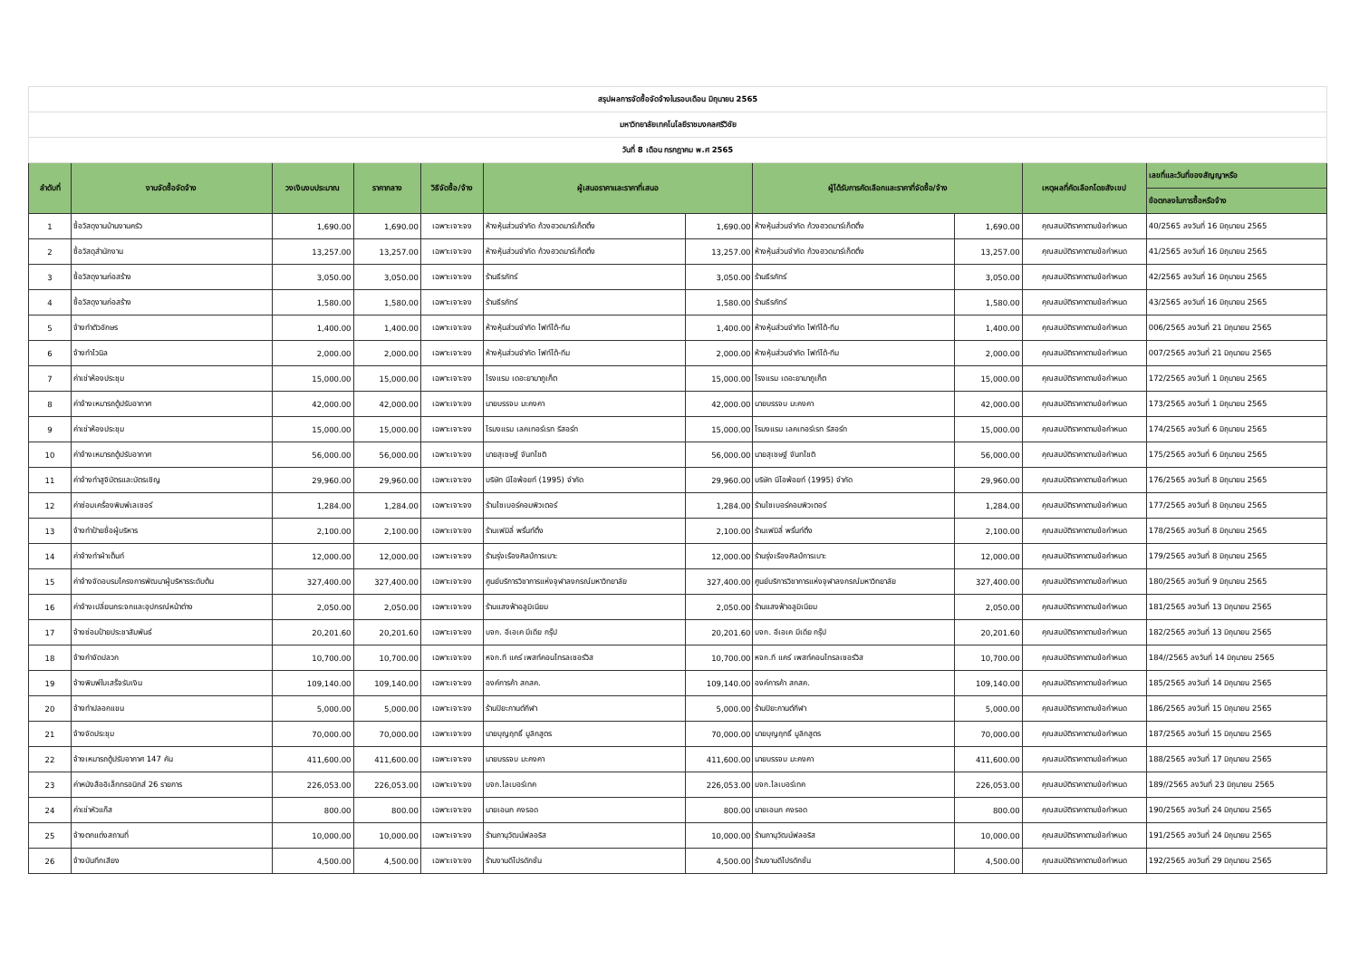| สรุปผลการจัดซื้อจัดจ้างในรอบเดือน มิถุนายน 2565 | | | | | | | | | | |
| มหาวิทยาลัยเทคโนโลยีราชมงคลศรีวิชัย | | | | | | | | | | |
| วันที่ 8 เดือน กรกฎาคม พ.ศ 2565 | | | | | | | | | | |
| ลำดับที่ | งานจัดซื้อจัดจ้าง | วงเงินงบประมาณ | ราคากลาง | วิธีจัดซื้อ/จ้าง | ผู้เสนอราคาและราคาที่เสนอ | | ผู้ได้รับการคัดเลือกและราคาที่จัดซื้อ/จ้าง | | เหตุผลที่คัดเลือกโดยสังเขป | เลขที่และวันที่ของสัญญาหรือ |
| | | | | | | | | | | ข้อตกลงในการซื้อหรือจ้าง |
| 1 | ซื้อวัสดุงานบ้านงานครัว | 1,690.00 | 1,690.00 | เฉพาะเจาะจง | ห้างหุ้นส่วนจำกัด ก้วงฮวดมาร์เก็ตติ้ง | 1,690.00 | ห้างหุ้นส่วนจำกัด ก้วงฮวดมาร์เก็ตติ้ง | 1,690.00 | คุณสมบัติราคาตามข้อกำหนด | 40/2565 ลงวันที่ 16 มิถุนายน 2565 |
| 2 | ซื้อวัสดุสำนักงาน | 13,257.00 | 13,257.00 | เฉพาะเจาะจง | ห้างหุ้นส่วนจำกัด ก้วงฮวดมาร์เก็ตติ้ง | 13,257.00 | ห้างหุ้นส่วนจำกัด ก้วงฮวดมาร์เก็ตติ้ง | 13,257.00 | คุณสมบัติราคาตามข้อกำหนด | 41/2565 ลงวันที่ 16 มิถุนายน 2565 |
| 3 | ซื้อวัสดุงานก่อสร้าง | 3,050.00 | 3,050.00 | เฉพาะเจาะจง | ร้านธีรภัทร์ | 3,050.00 | ร้านธีรภัทร์ | 3,050.00 | คุณสมบัติราคาตามข้อกำหนด | 42/2565 ลงวันที่ 16 มิถุนายน 2565 |
| 4 | ซื้อวัสดุงานก่อสร้าง | 1,580.00 | 1,580.00 | เฉพาะเจาะจง | ร้านธีรภัทร์ | 1,580.00 | ร้านธีรภัทร์ | 1,580.00 | คุณสมบัติราคาตามข้อกำหนด | 43/2565 ลงวันที่ 16 มิถุนายน 2565 |
| 5 | จ้างทำตัวอักษร | 1,400.00 | 1,400.00 | เฉพาะเจาะจง | ห้างหุ้นส่วนจำกัด ไฟท์โต้-ทีม | 1,400.00 | ห้างหุ้นส่วนจำกัด ไฟท์โต้-ทีม | 1,400.00 | คุณสมบัติราคาตามข้อกำหนด | 006/2565 ลงวันที่ 21 มิถุนายน 2565 |
| 6 | จ้างทำไวนิล | 2,000.00 | 2,000.00 | เฉพาะเจาะจง | ห้างหุ้นส่วนจำกัด ไฟท์โต้-ทีม | 2,000.00 | ห้างหุ้นส่วนจำกัด ไฟท์โต้-ทีม | 2,000.00 | คุณสมบัติราคาตามข้อกำหนด | 007/2565 ลงวันที่ 21 มิถุนายน 2565 |
| 7 | ค่าเช่าห้องประชุม | 15,000.00 | 15,000.00 | เฉพาะเจาะจง | โรงแรม เดอะยามาภูเก็ต | 15,000.00 | โรงแรม เดอะยามาภูเก็ต | 15,000.00 | คุณสมบัติราคาตามข้อกำหนด | 172/2565 ลงวันที่ 1 มิถุนายน 2565 |
| 8 | ค่าจ้างเหมารถตู้ปรับอากาศ | 42,000.00 | 42,000.00 | เฉพาะเจาะจง | นายบรรจบ มะคงคา | 42,000.00 | นายบรรจบ มะคงคา | 42,000.00 | คุณสมบัติราคาตามข้อกำหนด | 173/2565 ลงวันที่ 1 มิถุนายน 2565 |
| 9 | ค่าเช่าห้องประชุม | 15,000.00 | 15,000.00 | เฉพาะเจาะจง | โรมงแรม เลคเทอร์เรท รีสอร์ท | 15,000.00 | โรมงแรม เลคเทอร์เรท รีสอร์ท | 15,000.00 | คุณสมบัติราคาตามข้อกำหนด | 174/2565 ลงวันที่ 6 มิถุนายน 2565 |
| 10 | ค่าจ้างเหมารถตู้ปรับอากาศ | 56,000.00 | 56,000.00 | เฉพาะเจาะจง | นายสุเชษฐ์ จันทโชติ | 56,000.00 | นายสุเชษฐ์ จันทโชติ | 56,000.00 | คุณสมบัติราคาตามข้อกำหนด | 175/2565 ลงวันที่ 6 มิถุนายน 2565 |
| 11 | ค่าจ้างทำสูจิบัตรและบัตรเชิญ | 29,960.00 | 29,960.00 | เฉพาะเจาะจง | บริษัท นีโอพ้อยท์ (1995) จำกัด | 29,960.00 | บริษัท นีโอพ้อยท์ (1995) จำกัด | 29,960.00 | คุณสมบัติราคาตามข้อกำหนด | 176/2565 ลงวันที่ 8 มิถุนายน 2565 |
| 12 | ค่าซ่อมเครื่องพิมพ์เลเซอร์ | 1,284.00 | 1,284.00 | เฉพาะเจาะจง | ร้านไซเบอร์คอมพิวเตอร์ | 1,284.00 | ร้านไซเบอร์คอมพิวเตอร์ | 1,284.00 | คุณสมบัติราคาตามข้อกำหนด | 177/2565 ลงวันที่ 8 มิถุนายน 2565 |
| 13 | จ้างทำป้ายชื่อผู้บริหาร | 2,100.00 | 2,100.00 | เฉพาะเจาะจง | ร้านเฟมิลี่ พริ้นท์ติ้ง | 2,100.00 | ร้านเฟมิลี่ พริ้นท์ติ้ง | 2,100.00 | คุณสมบัติราคาตามข้อกำหนด | 178/2565 ลงวันที่ 8 มิถุนายน 2565 |
| 14 | ค่าจ้างทำผ้าเต็นท์ | 12,000.00 | 12,000.00 | เฉพาะเจาะจง | ร้านรุ่งเรืองศิลป์การเบาะ | 12,000.00 | ร้านรุ่งเรืองศิลป์การเบาะ | 12,000.00 | คุณสมบัติราคาตามข้อกำหนด | 179/2565 ลงวันที่ 8 มิถุนายน 2565 |
| 15 | ค่าจ้างจัดอบรมโครงการพัฒนาผู้บริหารระดับต้น | 327,400.00 | 327,400.00 | เฉพาะเจาะจง | ศูนย์บริการวิชาการแห่งจุฬาลงกรณ์มหาวิทยาลัย | 327,400.00 | ศูนย์บริการวิชาการแห่งจุฬาลงกรณ์มหาวิทยาลัย | 327,400.00 | คุณสมบัติราคาตามข้อกำหนด | 180/2565 ลงวันที่ 9 มิถุนายน 2565 |
| 16 | ค่าจ้างเปลี่ยนกระจกและอุปกรณ์หน้าต่าง | 2,050.00 | 2,050.00 | เฉพาะเจาะจง | ร้านแสงฟ้าอลูมิเนียม | 2,050.00 | ร้านแสงฟ้าอลูมิเนียม | 2,050.00 | คุณสมบัติราคาตามข้อกำหนด | 181/2565 ลงวันที่ 13 มิถุนายน 2565 |
| 17 | จ้างซ่อมป้ายประชาสัมพันธ์ | 20,201.60 | 20,201.60 | เฉพาะเจาะจง | บจก. อีเอเค มีเดีย กรุ๊ป | 20,201.60 | บจก. อีเอเค มีเดีย กรุ๊ป | 20,201.60 | คุณสมบัติราคาตามข้อกำหนด | 182/2565 ลงวันที่ 13 มิถุนายน 2565 |
| 18 | จ้างกำจัดปลวก | 10,700.00 | 10,700.00 | เฉพาะเจาะจง | หจก.ที แคร์ เพสท์คอนโทรลเซอร์วิส | 10,700.00 | หจก.ที แคร์ เพสท์คอนโทรลเซอร์วิส | 10,700.00 | คุณสมบัติราคาตามข้อกำหนด | 184//2565 ลงวันที่ 14 มิถุนายน 2565 |
| 19 | จ้างพิมพ์ใบเสร็จรับเงิน | 109,140.00 | 109,140.00 | เฉพาะเจาะจง | องค์การค้า สกสค. | 109,140.00 | องค์การค้า สกสค. | 109,140.00 | คุณสมบัติราคาตามข้อกำหนด | 185/2565 ลงวันที่ 14 มิถุนายน 2565 |
| 20 | จ้างทำปลอกแขน | 5,000.00 | 5,000.00 | เฉพาะเจาะจง | ร้านปิยะกานต์กีฬา | 5,000.00 | ร้านปิยะกานต์กีฬา | 5,000.00 | คุณสมบัติราคาตามข้อกำหนด | 186/2565 ลงวันที่ 15 มิถุนายน 2565 |
| 21 | จ้างจัดประชุม | 70,000.00 | 70,000.00 | เฉพาะเจาะจง | นายบุญฤทธิ์ มูลิกสูตร | 70,000.00 | นายบุญฤทธิ์ มูลิกสูตร | 70,000.00 | คุณสมบัติราคาตามข้อกำหนด | 187/2565 ลงวันที่ 15 มิถุนายน 2565 |
| 22 | จ้างเหมารถตู้ปรับอากาศ 147 คัน | 411,600.00 | 411,600.00 | เฉพาะเจาะจง | นายบรรจบ มะคงคา | 411,600.00 | นายบรรจบ มะคงคา | 411,600.00 | คุณสมบัติราคาตามข้อกำหนด | 188/2565 ลงวันที่ 17 มิถุนายน 2565 |
| 23 | ค่าหนังสืออิเล็กทรอนิกส์ 26 รายการ | 226,053.00 | 226,053.00 | เฉพาะเจาะจง | บจก.ไลเบอร์เทค | 226,053.00 | บจก.ไลเบอร์เทค | 226,053.00 | คุณสมบัติราคาตามข้อกำหนด | 189//2565 ลงวันที่ 23 มิถุนายน 2565 |
| 24 | ค่าเช่าหัวแก๊ส | 800.00 | 800.00 | เฉพาะเจาะจง | นายเอนก คงรอด | 800.00 | นายเอนก คงรอด | 800.00 | คุณสมบัติราคาตามข้อกำหนด | 190/2565 ลงวันที่ 24 มิถุนายน 2565 |
| 25 | จ้างตกแต่งสถานที่ | 10,000.00 | 10,000.00 | เฉพาะเจาะจง | ร้านภานุวัฒน์ฟลอริส | 10,000.00 | ร้านภานุวัฒน์ฟลอริส | 10,000.00 | คุณสมบัติราคาตามข้อกำหนด | 191/2565 ลงวันที่ 24 มิถุนายน 2565 |
| 26 | จ้างบันทึกเสียง | 4,500.00 | 4,500.00 | เฉพาะเจาะจง | ร้านงานดีโปรดักชั่น | 4,500.00 | ร้านงานดีโปรดักชั่น | 4,500.00 | คุณสมบัติราคาตามข้อกำหนด | 192/2565 ลงวันที่ 29 มิถุนายน 2565 |